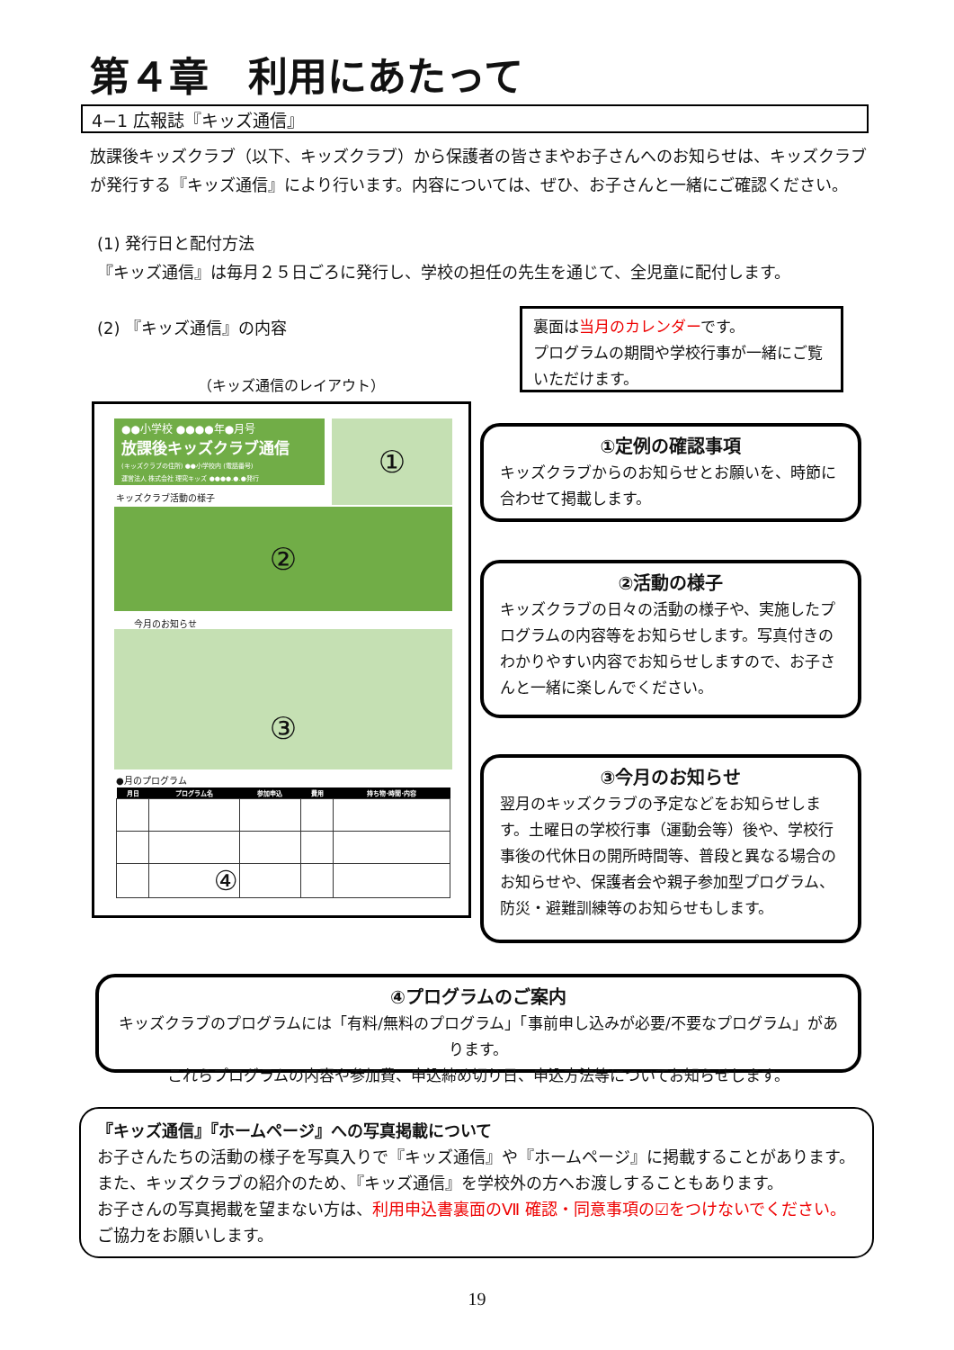第４章　利用にあたって
4−1 広報誌『キッズ通信』
放課後キッズクラブ（以下、キッズクラブ）から保護者の皆さまやお子さんへのお知らせは、キッズクラブが発行する『キッズ通信』により行います。内容については、ぜひ、お子さんと一緒にご確認ください。
(1) 発行日と配付方法
『キッズ通信』は毎月２５日ごろに発行し、学校の担任の先生を通じて、全児童に配付します。
(2) 『キッズ通信』の内容
裏面は当月のカレンダーです。
プログラムの期間や学校行事が一緒にご覧いただけます。
（キッズ通信のレイアウト）
●●小学校 ●●●●年●月号
放課後キッズクラブ通信
(キッズクラブの住所) ●●小学校内 (電話番号)
運営法人 株式会社 理究キッズ ●●●●.●.●発行
①
キッズクラブ活動の様子
②
今月のお知らせ
③
●月のプログラム
| 月日 | プログラム名 | 参加申込 | 費用 | 持ち物･時間･内容 |
| --- | --- | --- | --- | --- |
| | ④ | | | |
①定例の確認事項
キッズクラブからのお知らせとお願いを、時節に合わせて掲載します。
②活動の様子
キッズクラブの日々の活動の様子や、実施したプログラムの内容等をお知らせします。写真付きのわかりやすい内容でお知らせしますので、お子さんと一緒に楽しんでください。
③今月のお知らせ
翌月のキッズクラブの予定などをお知らせします。土曜日の学校行事（運動会等）後や、学校行事後の代休日の開所時間等、普段と異なる場合のお知らせや、保護者会や親子参加型プログラム、防災・避難訓練等のお知らせもします。
④プログラムのご案内
キッズクラブのプログラムには「有料/無料のプログラム」「事前申し込みが必要/不要なプログラム」があります。
これらプログラムの内容や参加費、申込締め切り日、申込方法等についてお知らせします。
『キッズ通信』『ホームページ』への写真掲載について
お子さんたちの活動の様子を写真入りで『キッズ通信』や『ホームページ』に掲載することがあります。
また、キッズクラブの紹介のため、『キッズ通信』を学校外の方へお渡しすることもあります。
お子さんの写真掲載を望まない方は、利用申込書裏面のⅦ 確認・同意事項の☑をつけないでください。
ご協力をお願いします。
19